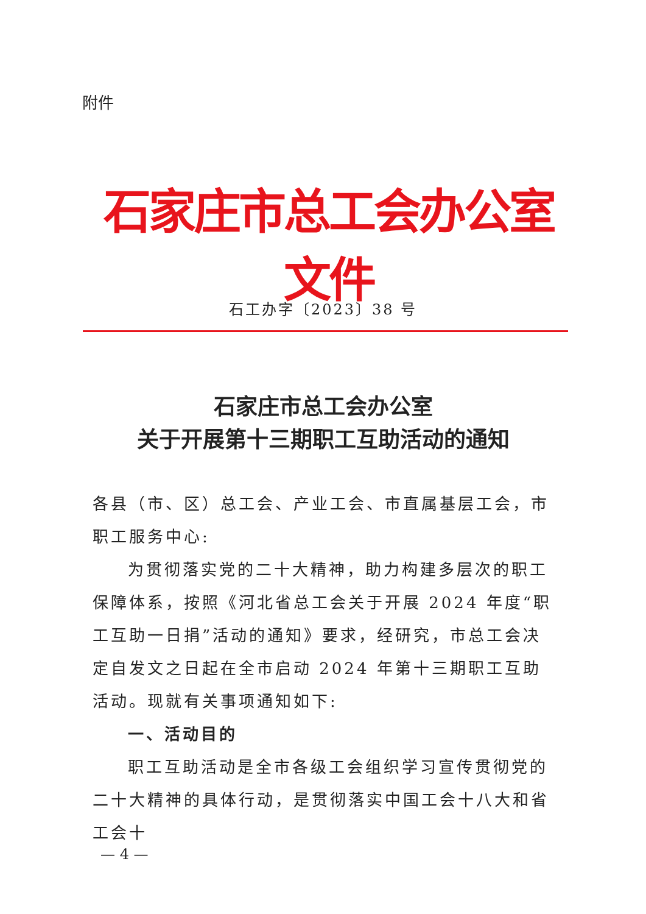附件
石家庄市总工会办公室文件
石工办字〔2023〕38 号
石家庄市总工会办公室
关于开展第十三期职工互助活动的通知
各县（市、区）总工会、产业工会、市直属基层工会，市职工服务中心:
为贯彻落实党的二十大精神，助力构建多层次的职工保障体系，按照《河北省总工会关于开展 2024 年度“职工互助一日捐”活动的通知》要求，经研究，市总工会决定自发文之日起在全市启动 2024 年第十三期职工互助活动。现就有关事项通知如下:
一、活动目的
职工互助活动是全市各级工会组织学习宣传贯彻党的二十大精神的具体行动，是贯彻落实中国工会十八大和省工会十
— 4 —